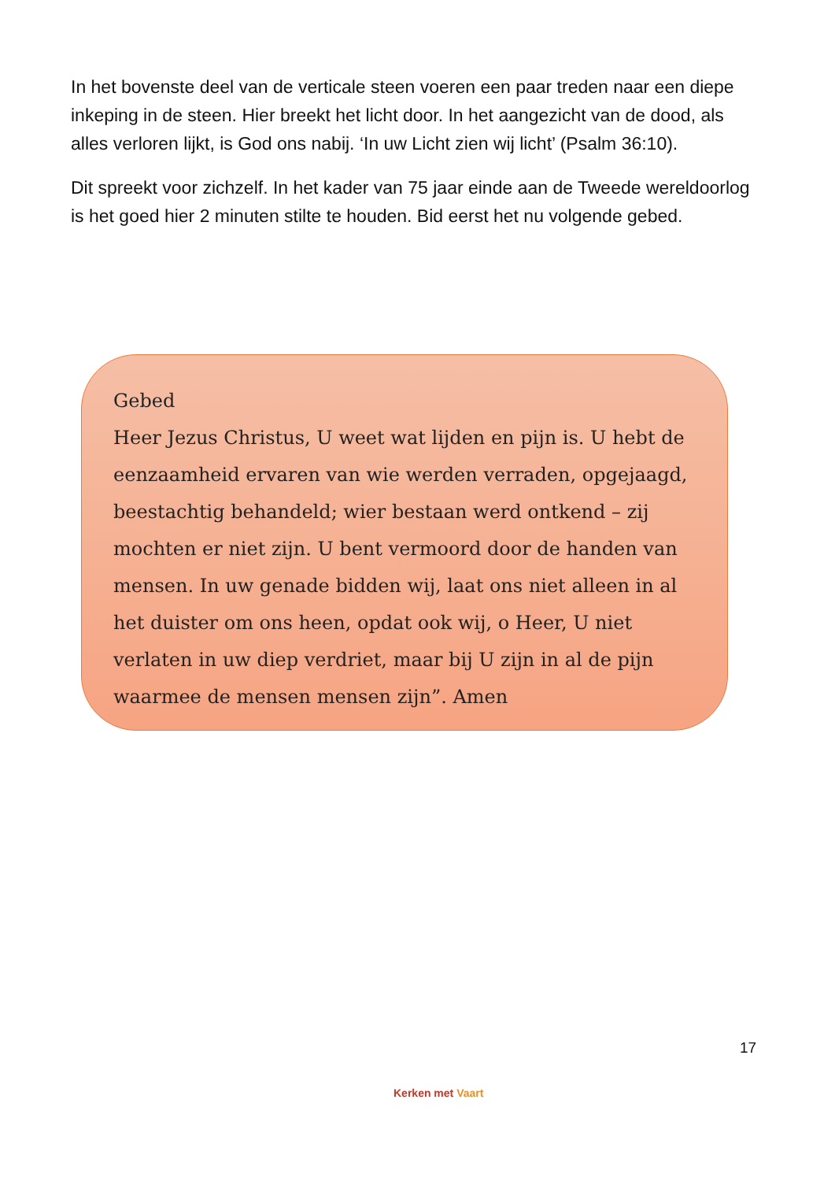In het bovenste deel van de verticale steen voeren een paar treden naar een diepe inkeping in de steen. Hier breekt het licht door. In het aangezicht van de dood, als alles verloren lijkt, is God ons nabij. ‘In uw Licht zien wij licht’ (Psalm 36:10).
Dit spreekt voor zichzelf. In het kader van 75 jaar einde aan de Tweede wereldoorlog is het goed hier 2 minuten stilte te houden. Bid eerst het nu volgende gebed.
Gebed
Heer Jezus Christus, U weet wat lijden en pijn is. U hebt de eenzaamheid ervaren van wie werden verraden, opgejaagd, beestachtig behandeld; wier bestaan werd ontkend – zij mochten er niet zijn. U bent vermoord door de handen van mensen. In uw genade bidden wij, laat ons niet alleen in al het duister om ons heen, opdat ook wij, o Heer, U niet verlaten in uw diep verdriet, maar bij U zijn in al de pijn waarmee de mensen mensen zijn”. Amen
17
Kerken met Vaart